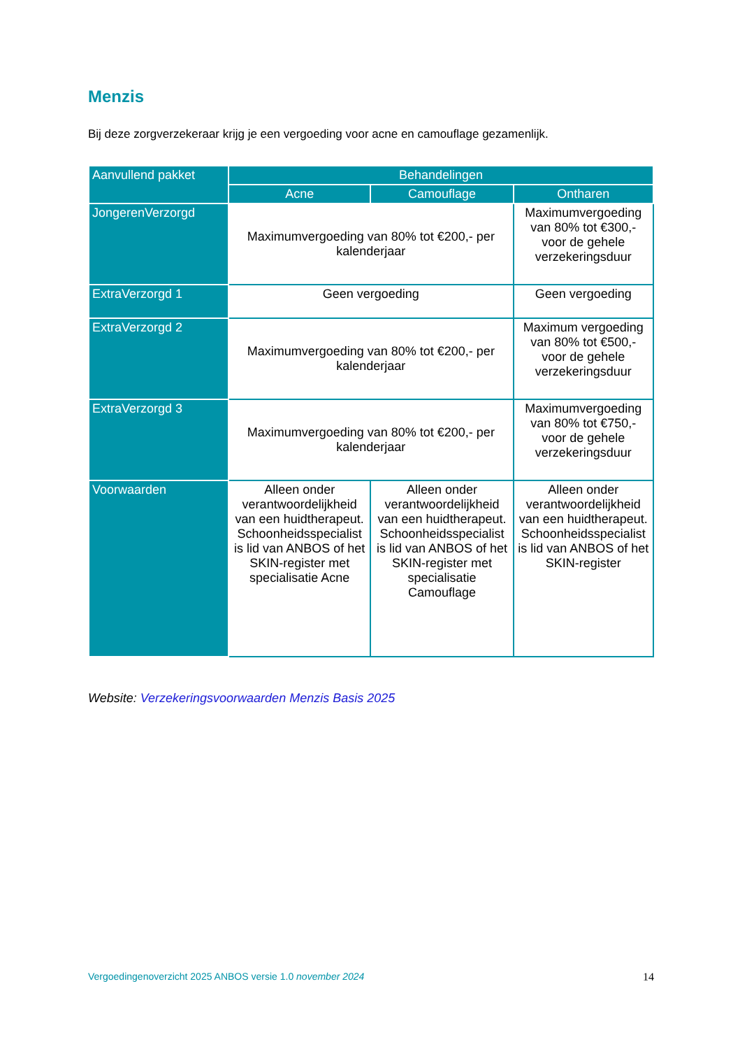Menzis
Bij deze zorgverzekeraar krijg je een vergoeding voor acne en camouflage gezamenlijk.
| Aanvullend pakket | Behandelingen | | |
| --- | --- | --- | --- |
| | Acne | Camouflage | Ontharen |
| JongerenVerzorgd | Maximumvergoeding van 80% tot €200,- per kalenderjaar | | Maximumvergoeding van 80% tot €300,- voor de gehele verzekeringsduur |
| ExtraVerzorgd 1 | Geen vergoeding | | Geen vergoeding |
| ExtraVerzorgd 2 | Maximumvergoeding van 80% tot €200,- per kalenderjaar | | Maximum vergoeding van 80% tot €500,- voor de gehele verzekeringsduur |
| ExtraVerzorgd 3 | Maximumvergoeding van 80% tot €200,- per kalenderjaar | | Maximumvergoeding van 80% tot €750,- voor de gehele verzekeringsduur |
| Voorwaarden | Alleen onder verantwoordelijkheid van een huidtherapeut. Schoonheidsspecialist is lid van ANBOS of het SKIN-register met specialisatie Acne | Alleen onder verantwoordelijkheid van een huidtherapeut. Schoonheidsspecialist is lid van ANBOS of het SKIN-register met specialisatie Camouflage | Alleen onder verantwoordelijkheid van een huidtherapeut. Schoonheidsspecialist is lid van ANBOS of het SKIN-register |
Website: Verzekeringsvoorwaarden Menzis Basis 2025
Vergoedingenoverzicht 2025 ANBOS versie 1.0 november 2024 14